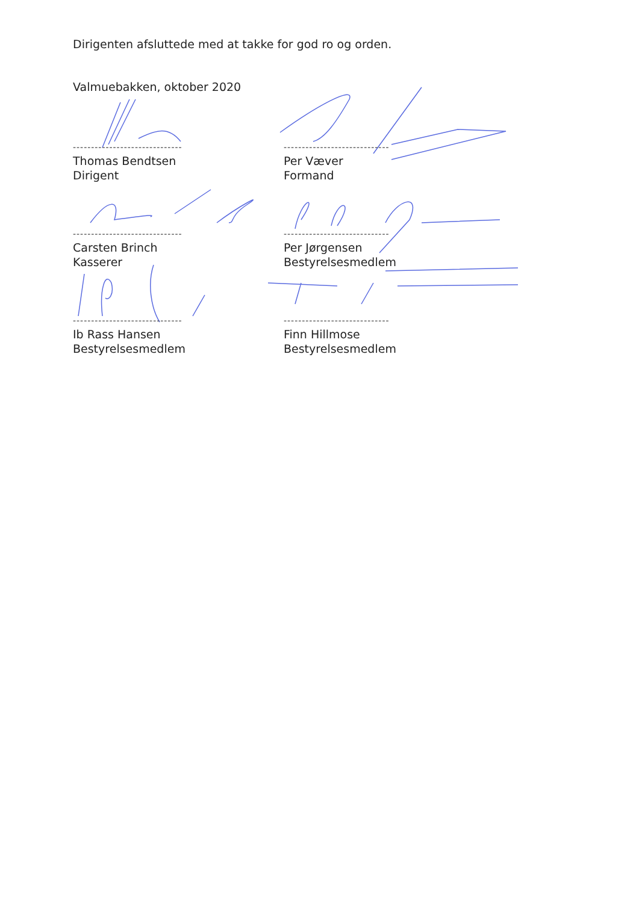Dirigenten afsluttede med at takke for god ro og orden.
Valmuebakken, oktober 2020
------------------------------
Thomas Bendtsen
Dirigent
-----------------------------
Per Væver
Formand
------------------------------
Carsten Brinch
Kasserer
-----------------------------
Per Jørgensen
Bestyrelsesmedlem
------------------------------
Ib Rass Hansen
Bestyrelsesmedlem
-----------------------------
Finn Hillmose
Bestyrelsesmedlem